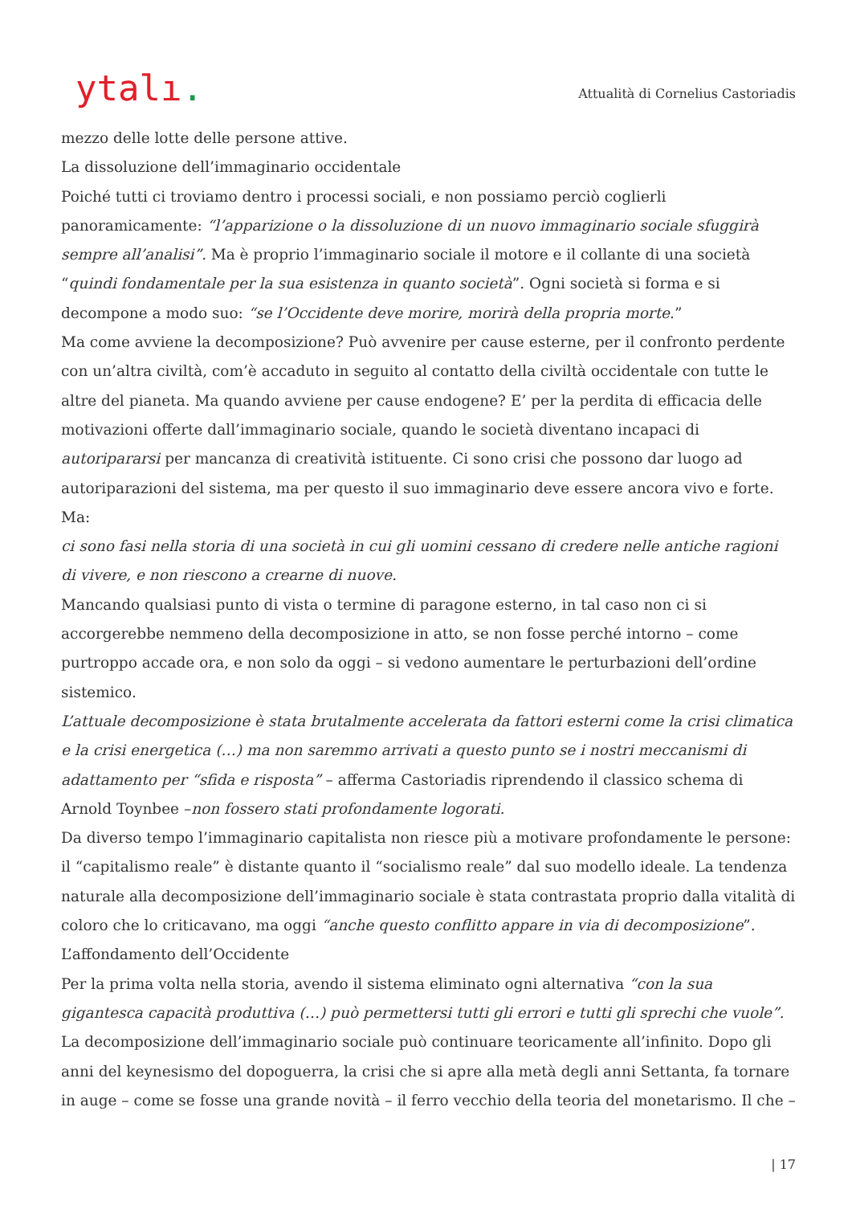ytalı.
Attualità di Cornelius Castoriadis
mezzo delle lotte delle persone attive.
La dissoluzione dell’immaginario occidentale
Poiché tutti ci troviamo dentro i processi sociali, e non possiamo perciò coglierli panoramicamente: “l’apparizione o la dissoluzione di un nuovo immaginario sociale sfuggirà sempre all’analisi”. Ma è proprio l’immaginario sociale il motore e il collante di una società “quindi fondamentale per la sua esistenza in quanto società”. Ogni società si forma e si decompone a modo suo: “se l’Occidente deve morire, morirà della propria morte.”
Ma come avviene la decomposizione? Può avvenire per cause esterne, per il confronto perdente con un’altra civiltà, com’è accaduto in seguito al contatto della civiltà occidentale con tutte le altre del pianeta. Ma quando avviene per cause endogene? E’ per la perdita di efficacia delle motivazioni offerte dall’immaginario sociale, quando le società diventano incapaci di autoripararsi per mancanza di creatività istituente. Ci sono crisi che possono dar luogo ad autoriparazioni del sistema, ma per questo il suo immaginario deve essere ancora vivo e forte. Ma:
ci sono fasi nella storia di una società in cui gli uomini cessano di credere nelle antiche ragioni di vivere, e non riescono a crearne di nuove.
Mancando qualsiasi punto di vista o termine di paragone esterno, in tal caso non ci si accorgerebbe nemmeno della decomposizione in atto, se non fosse perché intorno – come purtroppo accade ora, e non solo da oggi – si vedono aumentare le perturbazioni dell’ordine sistemico.
L’attuale decomposizione è stata brutalmente accelerata da fattori esterni come la crisi climatica e la crisi energetica (…) ma non saremmo arrivati a questo punto se i nostri meccanismi di adattamento per “sfida e risposta” – afferma Castoriadis riprendendo il classico schema di Arnold Toynbee –non fossero stati profondamente logorati.
Da diverso tempo l’immaginario capitalista non riesce più a motivare profondamente le persone: il “capitalismo reale” è distante quanto il “socialismo reale” dal suo modello ideale. La tendenza naturale alla decomposizione dell’immaginario sociale è stata contrastata proprio dalla vitalità di coloro che lo criticavano, ma oggi “anche questo conflitto appare in via di decomposizione”.
L’affondamento dell’Occidente
Per la prima volta nella storia, avendo il sistema eliminato ogni alternativa “con la sua gigantesca capacità produttiva (…) può permettersi tutti gli errori e tutti gli sprechi che vuole”. La decomposizione dell’immaginario sociale può continuare teoricamente all’infinito. Dopo gli anni del keynesismo del dopoguerra, la crisi che si apre alla metà degli anni Settanta, fa tornare in auge – come se fosse una grande novità – il ferro vecchio della teoria del monetarismo. Il che –
| 17